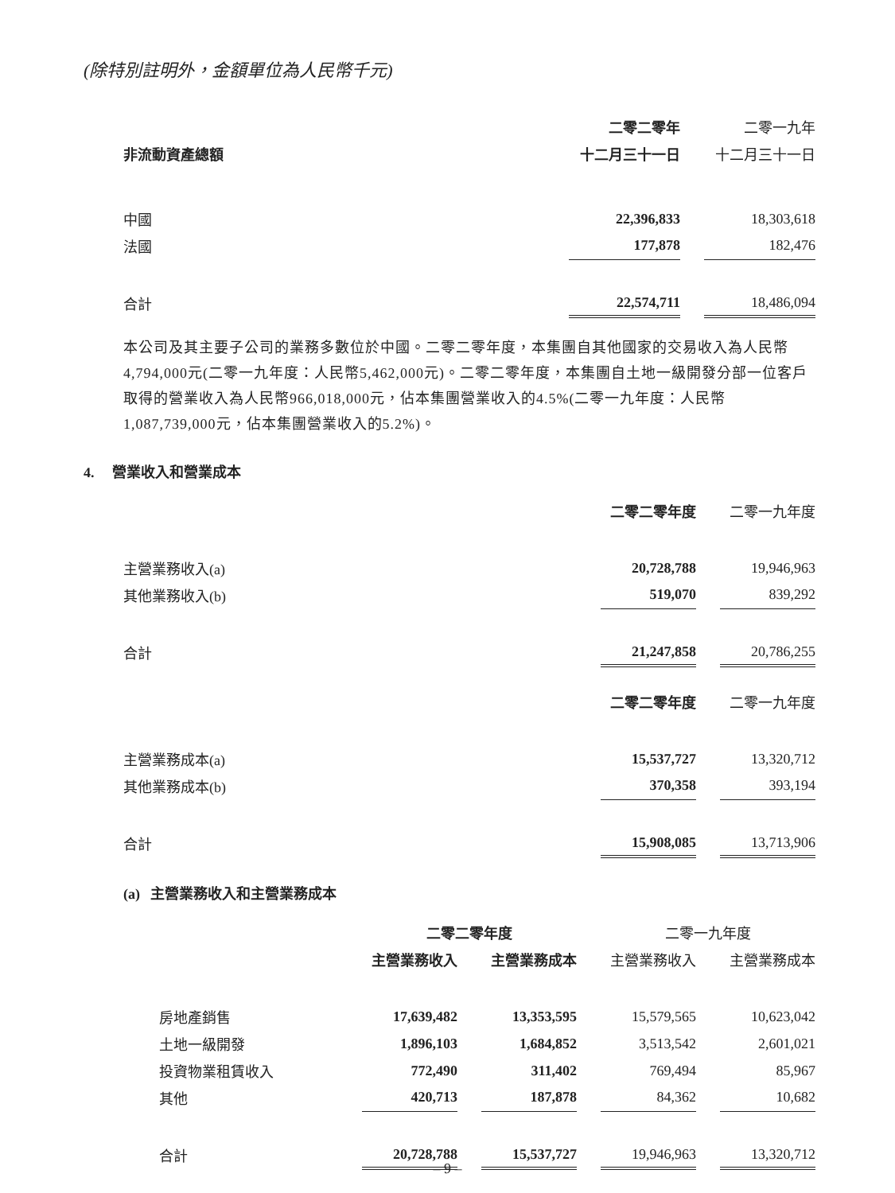(除特別註明外，金額單位為人民幣千元)
| | 二零二零年 | | 二零一九年 |
| 非流動資產總額 | 十二月三十一日 | | 十二月三十一日 |
| 中國 | 22,396,833 | | 18,303,618 |
| 法國 | 177,878 | | 182,476 |
| 合計 | 22,574,711 | | 18,486,094 |
本公司及其主要子公司的業務多數位於中國。二零二零年度，本集團自其他國家的交易收入為人民幣4,794,000元(二零一九年度：人民幣5,462,000元)。二零二零年度，本集團自土地一級開發分部一位客戶取得的營業收入為人民幣966,018,000元，佔本集團營業收入的4.5%(二零一九年度：人民幣1,087,739,000元，佔本集團營業收入的5.2%)。
4. 營業收入和營業成本
| | 二零二零年度 | | 二零一九年度 |
| 主營業務收入(a) | 20,728,788 | | 19,946,963 |
| 其他業務收入(b) | 519,070 | | 839,292 |
| 合計 | 21,247,858 | | 20,786,255 |
| | 二零二零年度 | | 二零一九年度 |
| 主營業務成本(a) | 15,537,727 | | 13,320,712 |
| 其他業務成本(b) | 370,358 | | 393,194 |
| 合計 | 15,908,085 | | 13,713,906 |
(a) 主營業務收入和主營業務成本
| | 二零二零年度 | | | | 二零一九年度 | | |
| | 主營業務收入 | | 主營業務成本 | | 主營業務收入 | | 主營業務成本 |
| 房地產銷售 | 17,639,482 | | 13,353,595 | | 15,579,565 | | 10,623,042 |
| 土地一級開發 | 1,896,103 | | 1,684,852 | | 3,513,542 | | 2,601,021 |
| 投資物業租賃收入 | 772,490 | | 311,402 | | 769,494 | | 85,967 |
| 其他 | 420,713 | | 187,878 | | 84,362 | | 10,682 |
| 合計 | 20,728,788 | | 15,537,727 | | 19,946,963 | | 13,320,712 |
– 9 –